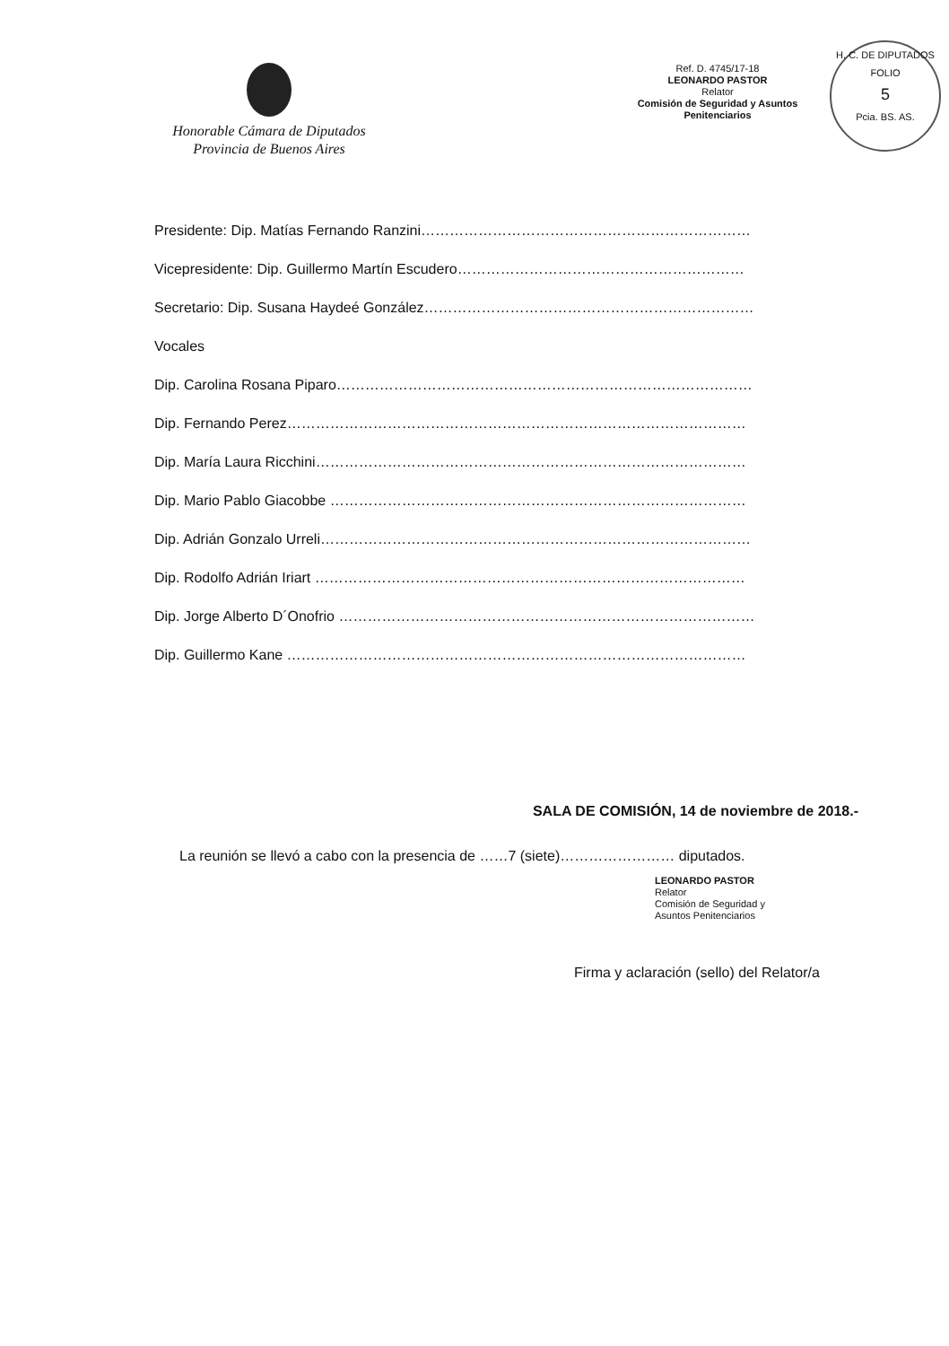Honorable Cámara de Diputados
Provincia de Buenos Aires
Ref. D. 4745/17-18
LEONARDO PASTOR
Relator
Comisión de Seguridad y Asuntos Penitenciarios
H. C. DE DIPUTADOS
FOLIO
5
Pcia. BS. AS.
Presidente: Dip. Matías Fernando Ranzini……………………………………………………………
Vicepresidente: Dip. Guillermo Martín Escudero……………………………………………………
Secretario: Dip. Susana Haydeé González……………………………………………………………
Vocales
Dip. Carolina Rosana Piparo……………………………………………………………………………
Dip. Fernando Perez……………………………………………………………………………………
Dip. María Laura Ricchini………………………………………………………………………………
Dip. Mario Pablo Giacobbe ……………………………………………………………………………
Dip. Adrián Gonzalo Urreli………………………………………………………………………………
Dip. Rodolfo Adrián Iriart ………………………………………………………………………………
Dip. Jorge Alberto D´Onofrio ……………………………………………………………………………
Dip. Guillermo Kane ……………………………………………………………………………………
SALA DE COMISIÓN, 14 de noviembre de 2018.-
La reunión se llevó a cabo con la presencia de ……7 (siete)…………………… diputados.
LEONARDO PASTOR
Relator
Comisión de Seguridad y
Asuntos Penitenciarios
Firma y aclaración (sello) del Relator/a